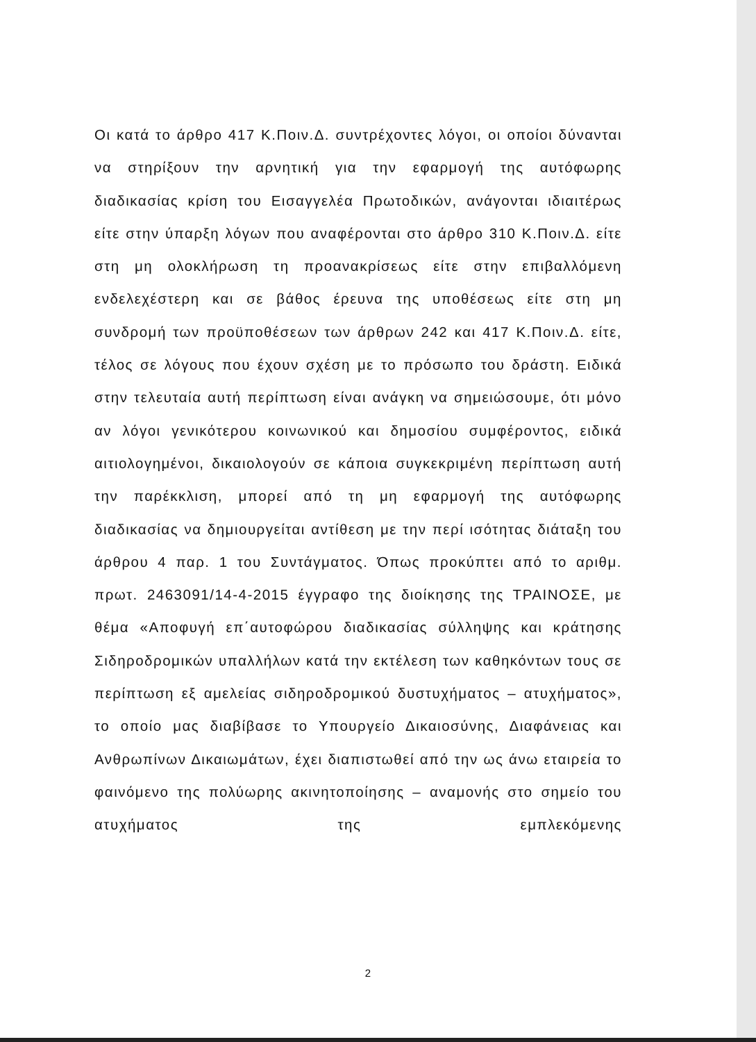Οι κατά το άρθρο 417 Κ.Ποιν.Δ. συντρέχοντες λόγοι, οι οποίοι δύνανται να στηρίξουν την αρνητική για την εφαρμογή της αυτόφωρης διαδικασίας κρίση του Εισαγγελέα Πρωτοδικών, ανάγονται ιδιαιτέρως είτε στην ύπαρξη λόγων που αναφέρονται στο άρθρο 310 Κ.Ποιν.Δ. είτε στη μη ολοκλήρωση τη προανακρίσεως είτε στην επιβαλλόμενη ενδελεχέστερη και σε βάθος έρευνα της υποθέσεως είτε στη μη συνδρομή των προϋποθέσεων των άρθρων 242 και 417 Κ.Ποιν.Δ. είτε, τέλος σε λόγους που έχουν σχέση με το πρόσωπο του δράστη. Ειδικά στην τελευταία αυτή περίπτωση είναι ανάγκη να σημειώσουμε, ότι μόνο αν λόγοι γενικότερου κοινωνικού και δημοσίου συμφέροντος, ειδικά αιτιολογημένοι, δικαιολογούν σε κάποια συγκεκριμένη περίπτωση αυτή την παρέκκλιση, μπορεί από τη μη εφαρμογή της αυτόφωρης διαδικασίας να δημιουργείται αντίθεση με την περί ισότητας διάταξη του άρθρου 4 παρ. 1 του Συντάγματος. Όπως προκύπτει από το αριθμ. πρωτ. 2463091/14-4-2015 έγγραφο της διοίκησης της ΤΡΑΙΝΟΣΕ, με θέμα «Αποφυγή επ΄αυτοφώρου διαδικασίας σύλληψης και κράτησης Σιδηροδρομικών υπαλλήλων κατά την εκτέλεση των καθηκόντων τους σε περίπτωση εξ αμελείας σιδηροδρομικού δυστυχήματος – ατυχήματος», το οποίο μας διαβίβασε το Υπουργείο Δικαιοσύνης, Διαφάνειας και Ανθρωπίνων Δικαιωμάτων, έχει διαπιστωθεί από την ως άνω εταιρεία το φαινόμενο της πολύωρης ακινητοποίησης – αναμονής στο σημείο του ατυχήματος της εμπλεκόμενης
2